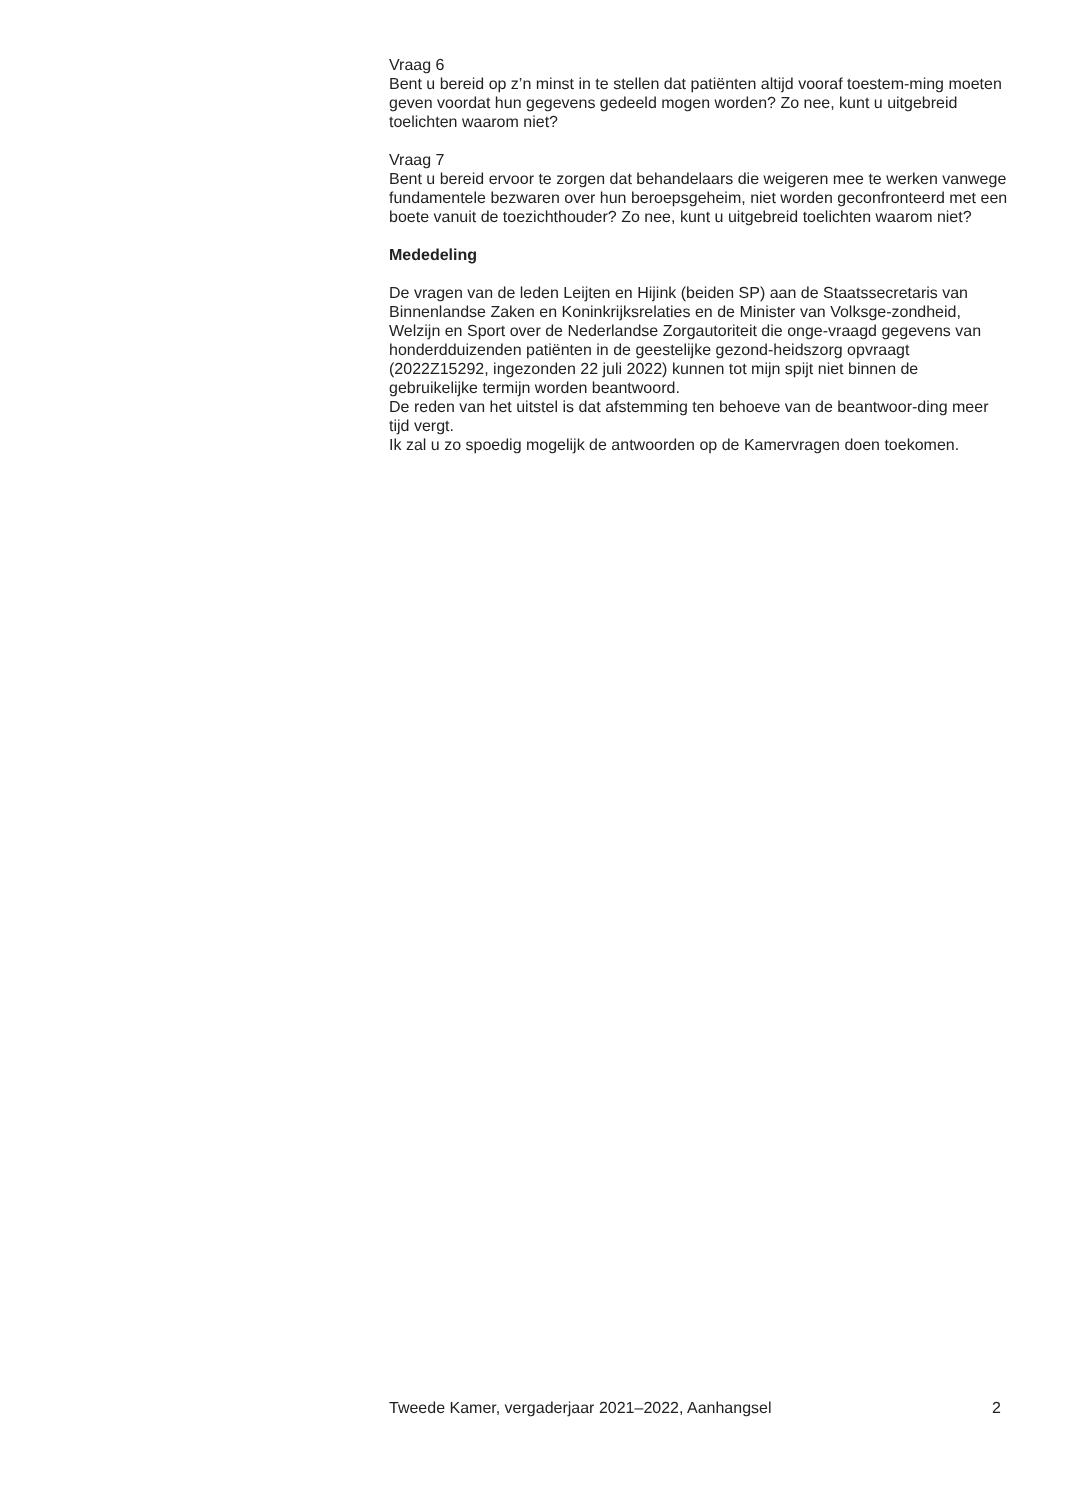Vraag 6
Bent u bereid op z’n minst in te stellen dat patiënten altijd vooraf toestem-ming moeten geven voordat hun gegevens gedeeld mogen worden? Zo nee, kunt u uitgebreid toelichten waarom niet?
Vraag 7
Bent u bereid ervoor te zorgen dat behandelaars die weigeren mee te werken vanwege fundamentele bezwaren over hun beroepsgeheim, niet worden geconfronteerd met een boete vanuit de toezichthouder? Zo nee, kunt u uitgebreid toelichten waarom niet?
Mededeling
De vragen van de leden Leijten en Hijink (beiden SP) aan de Staatssecretaris van Binnenlandse Zaken en Koninkrijksrelaties en de Minister van Volksge-zondheid, Welzijn en Sport over de Nederlandse Zorgautoriteit die onge-vraagd gegevens van honderdduizenden patiënten in de geestelijke gezond-heidszorg opvraagt (2022Z15292, ingezonden 22 juli 2022) kunnen tot mijn spijt niet binnen de gebruikelijke termijn worden beantwoord.
De reden van het uitstel is dat afstemming ten behoeve van de beantwoor-ding meer tijd vergt.
Ik zal u zo spoedig mogelijk de antwoorden op de Kamervragen doen toekomen.
Tweede Kamer, vergaderjaar 2021–2022, Aanhangsel 2